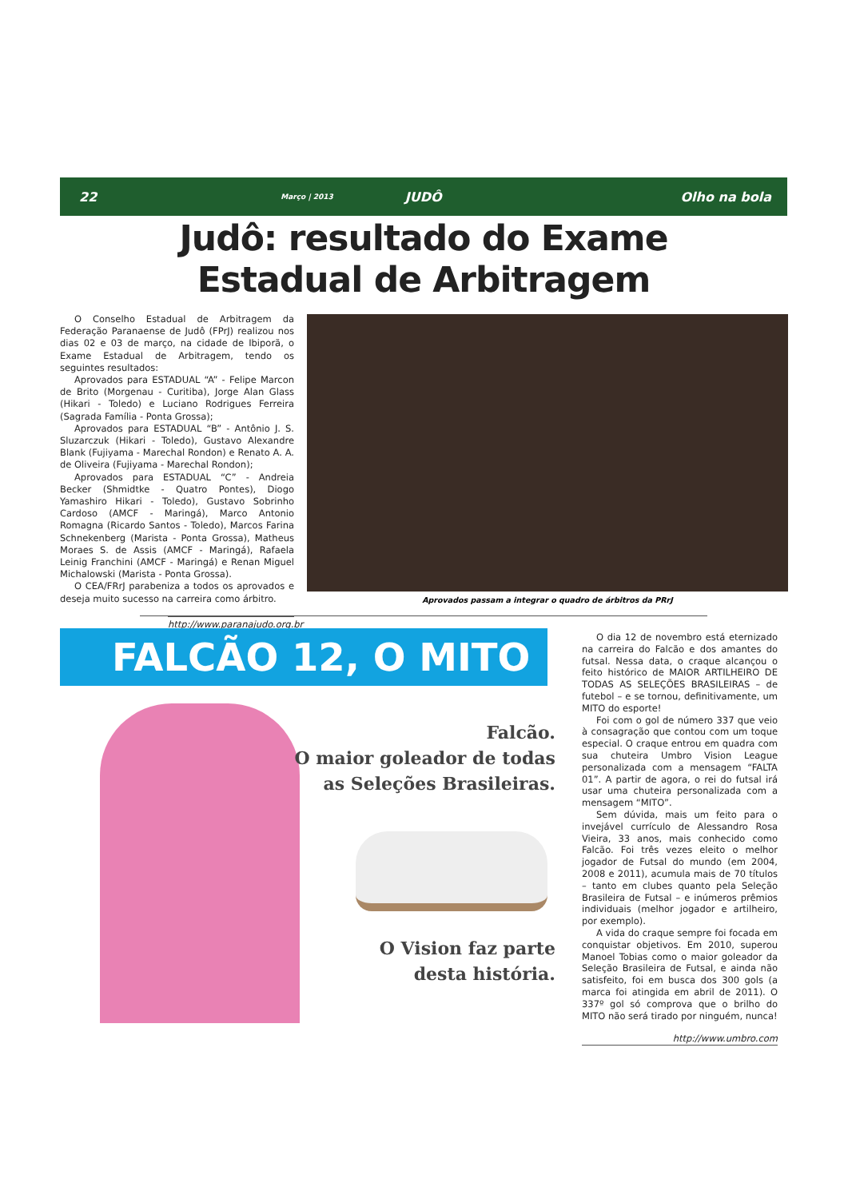22 Março | 2013 JUDÔ Olho na bola
Judô: resultado do Exame
Estadual de Arbitragem
O Conselho Estadual de Arbitragem da Federação Paranaense de Judô (FPrJ) realizou nos dias 02 e 03 de março, na cidade de Ibiporã, o Exame Estadual de Arbitragem, tendo os seguintes resultados:
Aprovados para ESTADUAL “A” - Felipe Marcon de Brito (Morgenau - Curitiba), Jorge Alan Glass (Hikari - Toledo) e Luciano Rodrigues Ferreira (Sagrada Família - Ponta Grossa);
Aprovados para ESTADUAL “B” - Antônio J. S. Sluzarczuk (Hikari - Toledo), Gustavo Alexandre Blank (Fujiyama - Marechal Rondon) e Renato A. A. de Oliveira (Fujiyama - Marechal Rondon);
Aprovados para ESTADUAL “C” - Andreia Becker (Shmidtke - Quatro Pontes), Diogo Yamashiro Hikari - Toledo), Gustavo Sobrinho Cardoso (AMCF - Maringá), Marco Antonio Romagna (Ricardo Santos - Toledo), Marcos Farina Schnekenberg (Marista - Ponta Grossa), Matheus Moraes S. de Assis (AMCF - Maringá), Rafaela Leinig Franchini (AMCF - Maringá) e Renan Miguel Michalowski (Marista - Ponta Grossa).
O CEA/FRrJ parabeniza a todos os aprovados e deseja muito sucesso na carreira como árbitro.
http://www.paranajudo.org.br
Aprovados passam a integrar o quadro de árbitros da PRrJ
FALCÃO 12, O MITO
Falcão.
O maior goleador de todas
as Seleções Brasileiras.
O Vision faz parte
desta história.
O dia 12 de novembro está eternizado na carreira do Falcão e dos amantes do futsal. Nessa data, o craque alcançou o feito histórico de MAIOR ARTILHEIRO DE TODAS AS SELEÇÕES BRASILEIRAS – de futebol – e se tornou, definitivamente, um MITO do esporte!
Foi com o gol de número 337 que veio à consagração que contou com um toque especial. O craque entrou em quadra com sua chuteira Umbro Vision League personalizada com a mensagem “FALTA 01”. A partir de agora, o rei do futsal irá usar uma chuteira personalizada com a mensagem “MITO”.
Sem dúvida, mais um feito para o invejável currículo de Alessandro Rosa Vieira, 33 anos, mais conhecido como Falcão. Foi três vezes eleito o melhor jogador de Futsal do mundo (em 2004, 2008 e 2011), acumula mais de 70 títulos – tanto em clubes quanto pela Seleção Brasileira de Futsal – e inúmeros prêmios individuais (melhor jogador e artilheiro, por exemplo).
A vida do craque sempre foi focada em conquistar objetivos. Em 2010, superou Manoel Tobias como o maior goleador da Seleção Brasileira de Futsal, e ainda não satisfeito, foi em busca dos 300 gols (a marca foi atingida em abril de 2011). O 337º gol só comprova que o brilho do MITO não será tirado por ninguém, nunca!
http://www.umbro.com